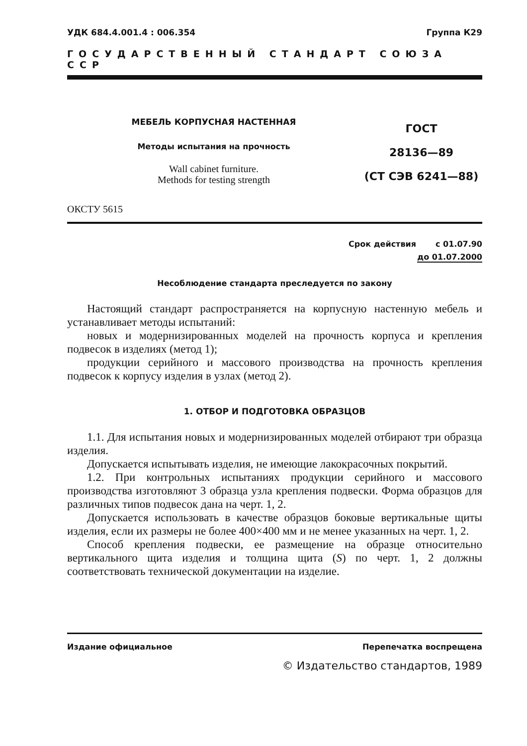УДК 684.4.001.4 : 006.354 Группа К29
ГОСУДАРСТВЕННЫЙ СТАНДАРТ СОЮЗА ССР
МЕБЕЛЬ КОРПУСНАЯ НАСТЕННАЯ
Методы испытания на прочность
Wall cabinet furniture.
Methods for testing strength
ГОСТ
28136—89
(СТ СЭВ 6241—88)
ОКСТУ 5615
Срок действия с 01.07.90
до 01.07.2000
Несоблюдение стандарта преследуется по закону
Настоящий стандарт распространяется на корпусную настенную мебель и устанавливает методы испытаний:
новых и модернизированных моделей на прочность корпуса и крепления подвесок в изделиях (метод 1);
продукции серийного и массового производства на прочность крепления подвесок к корпусу изделия в узлах (метод 2).
1. ОТБОР И ПОДГОТОВКА ОБРАЗЦОВ
1.1. Для испытания новых и модернизированных моделей отбирают три образца изделия.
Допускается испытывать изделия, не имеющие лакокрасочных покрытий.
1.2. При контрольных испытаниях продукции серийного и массового производства изготовляют 3 образца узла крепления подвески. Форма образцов для различных типов подвесок дана на черт. 1, 2.
Допускается использовать в качестве образцов боковые вертикальные щиты изделия, если их размеры не более 400×400 мм и не менее указанных на черт. 1, 2.
Способ крепления подвески, ее размещение на образце относительно вертикального щита изделия и толщина щита (S) по черт. 1, 2 должны соответствовать технической документации на изделие.
Издание официальное Перепечатка воспрещена
© Издательство стандартов, 1989